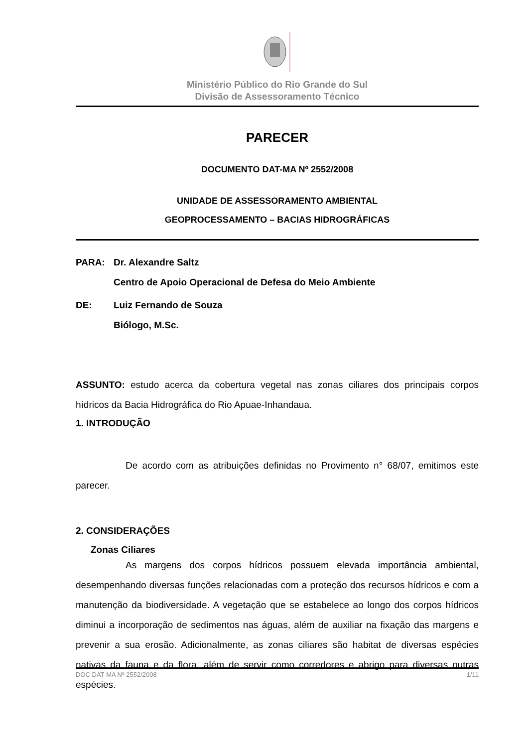Ministério Público do Rio Grande do Sul
Divisão de Assessoramento Técnico
PARECER
DOCUMENTO DAT-MA Nº 2552/2008
UNIDADE DE ASSESSORAMENTO AMBIENTAL
GEOPROCESSAMENTO – BACIAS HIDROGRÁFICAS
PARA: Dr. Alexandre Saltz
Centro de Apoio Operacional de Defesa do Meio Ambiente
DE: Luiz Fernando de Souza
Biólogo, M.Sc.
ASSUNTO: estudo acerca da cobertura vegetal nas zonas ciliares dos principais corpos hídricos da Bacia Hidrográfica do Rio Apuae-Inhandaua.
1. INTRODUÇÃO
De acordo com as atribuições definidas no Provimento n° 68/07, emitimos este parecer.
2. CONSIDERAÇÕES
Zonas Ciliares
As margens dos corpos hídricos possuem elevada importância ambiental, desempenhando diversas funções relacionadas com a proteção dos recursos hídricos e com a manutenção da biodiversidade. A vegetação que se estabelece ao longo dos corpos hídricos diminui a incorporação de sedimentos nas águas, além de auxiliar na fixação das margens e prevenir a sua erosão. Adicionalmente, as zonas ciliares são habitat de diversas espécies nativas da fauna e da flora, além de servir como corredores e abrigo para diversas outras espécies.
DOC DAT-MA Nº 2552/2008 1/11